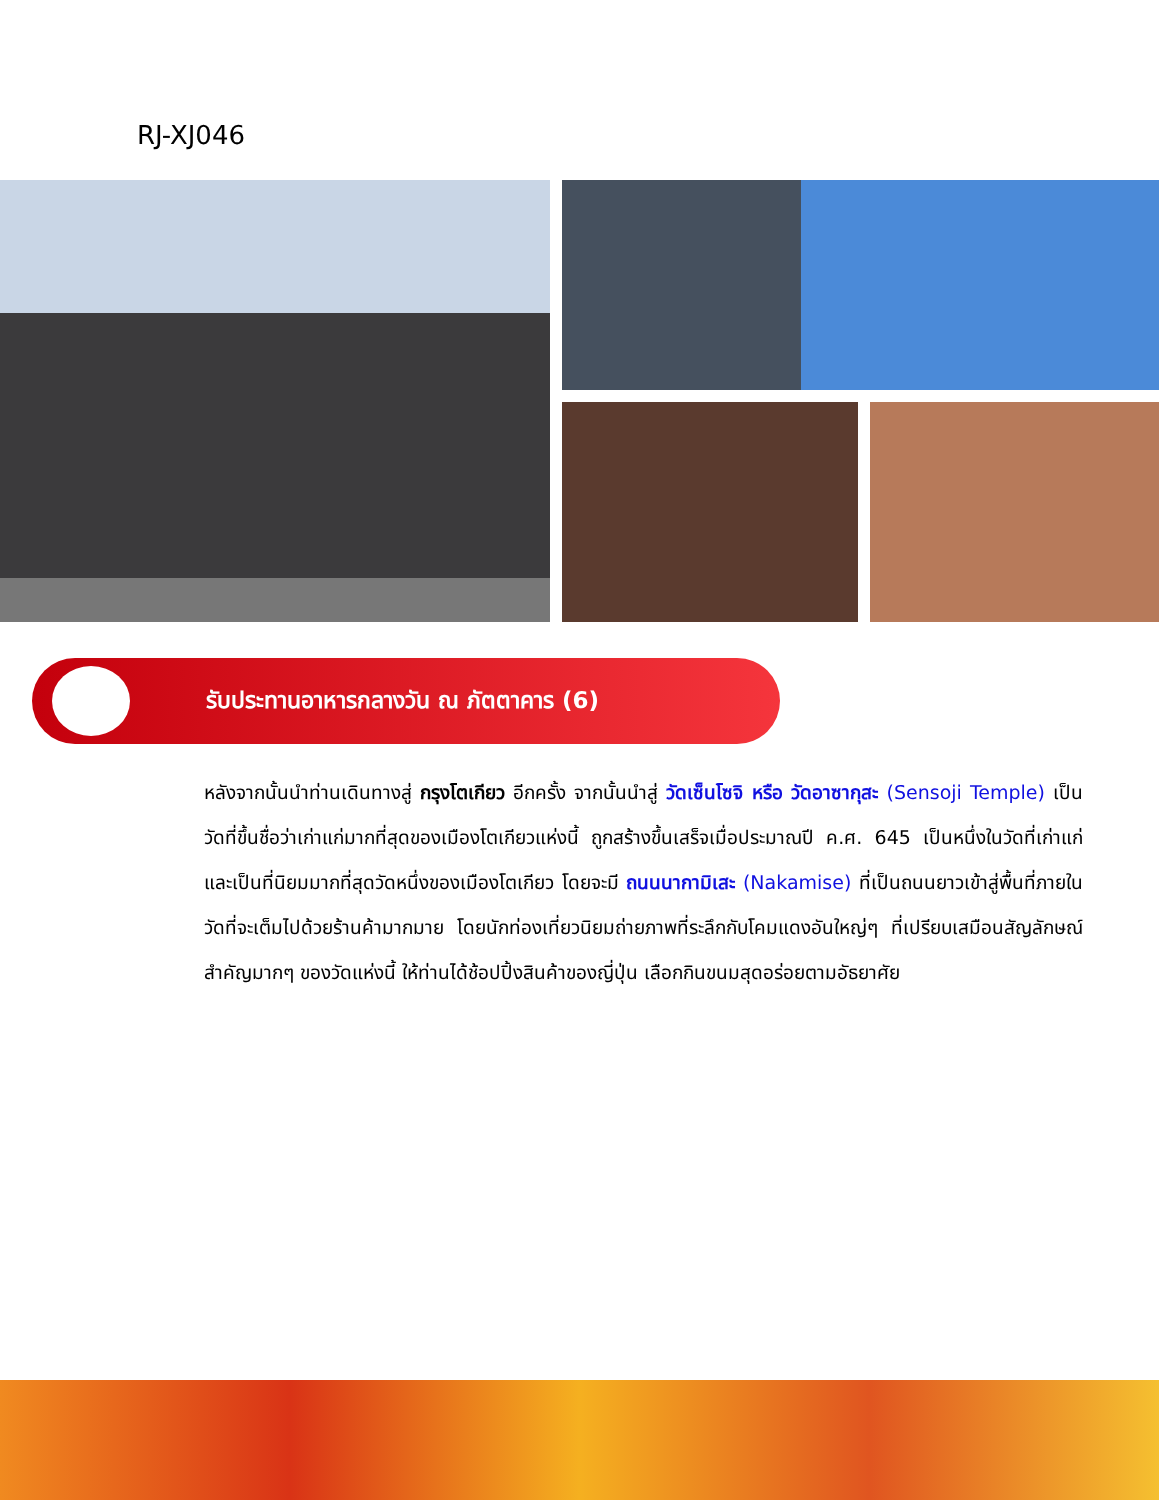RJ-XJ046
รับประทานอาหารกลางวัน ณ ภัตตาคาร (6)
หลังจากนั้นนำท่านเดินทางสู่ กรุงโตเกียว อีกครั้ง จากนั้นนำสู่ วัดเซ็นโซจิ หรือ วัดอาซากุสะ (Sensoji Temple) เป็นวัดที่ขึ้นชื่อว่าเก่าแก่มากที่สุดของเมืองโตเกียวแห่งนี้ ถูกสร้างขึ้นเสร็จเมื่อประมาณปี ค.ศ. 645 เป็นหนึ่งในวัดที่เก่าแก่และเป็นที่นิยมมากที่สุดวัดหนึ่งของเมืองโตเกียว โดยจะมี ถนนนากามิเสะ (Nakamise) ที่เป็นถนนยาวเข้าสู่พื้นที่ภายในวัดที่จะเต็มไปด้วยร้านค้ามากมาย โดยนักท่องเที่ยวนิยมถ่ายภาพที่ระลึกกับโคมแดงอันใหญ่ๆ ที่เปรียบเสมือนสัญลักษณ์สำคัญมากๆ ของวัดแห่งนี้ ให้ท่านได้ช้อปปิ้งสินค้าของญี่ปุ่น เลือกกินขนมสุดอร่อยตามอัธยาศัย